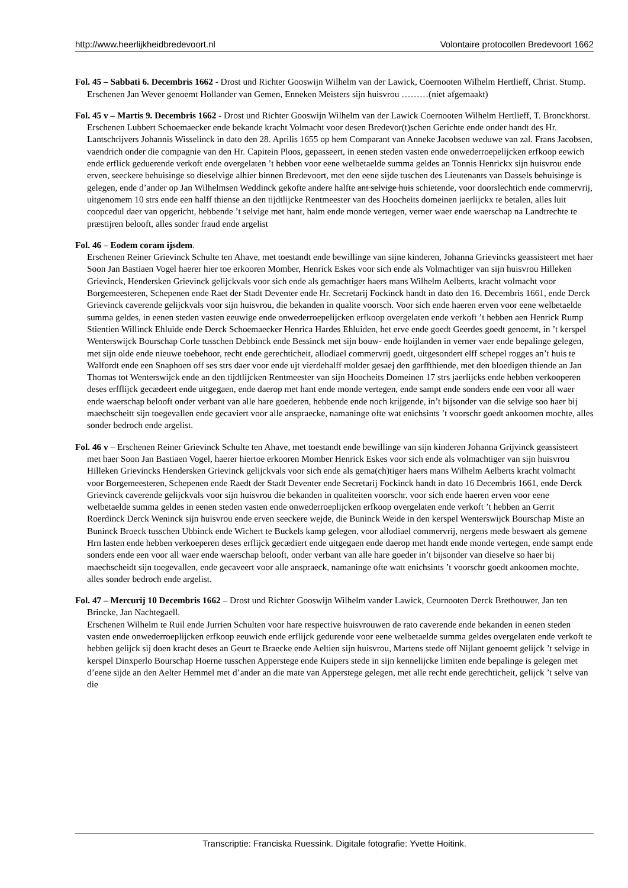http://www.heerlijkheidbredevoort.nl Volontaire protocollen Bredevoort 1662
Fol. 45 – Sabbati 6. Decembris 1662 - Drost und Richter Gooswijn Wilhelm van der Lawick, Coernooten Wilhelm Hertlieff, Christ. Stump.
Erschenen Jan Wever genoemt Hollander van Gemen, Enneken Meisters sijn huisvrou ………(niet afgemaakt)
Fol. 45 v – Martis 9. Decembris 1662 - Drost und Richter Gooswijn Wilhelm van der Lawick Coernooten Wilhelm Hertlieff, T. Bronckhorst.
Erschenen Lubbert Schoemaecker ende bekande kracht Volmacht voor desen Bredevor(t)schen Gerichte ende onder handt des Hr. Lantschrijvers Johannis Wisselinck in dato den 28. Aprilis 1655 op hem Comparant van Anneke Jacobsen weduwe van zal. Frans Jacobsen, vaendrich onder die compagnie van den Hr. Capitein Ploos, gepasseert, in eenen steden vasten ende onwederroepelijcken erfkoop eewich ende erflick geduerende verkoft ende overgelaten ’t hebben voor eene welbetaelde summa geldes an Tonnis Henrickx sijn huisvrou ende erven, seeckere behuisinge so dieselvige alhier binnen Bredevoort, met den eene sijde tuschen des Lieutenants van Dassels behuisinge is gelegen, ende d’ander op Jan Wilhelmsen Weddinck gekofte andere halfte ant selvige huis schietende, voor doorslechtich ende commervrij, uitgenomem 10 strs ende een halff thiense an den tijdtlijcke Rentmeester van des Hoocheits domeinen jaerlijckx te betalen, alles luit coopcedul daer van opgericht, hebbende ’t selvige met hant, halm ende monde vertegen, verner waer ende waerschap na Landtrechte te præstijren belooft, alles sonder fraud ende argelist
Fol. 46 – Eodem coram ijsdem.
Erschenen Reiner Grievinck Schulte ten Ahave, met toestandt ende bewillinge van sijne kinderen, Johanna Grievincks geassisteert met haer Soon Jan Bastiaen Vogel haerer hier toe erkooren Momber, Henrick Eskes voor sich ende als Volmachtiger van sijn huisvrou Hilleken Grievinck, Hendersken Grievinck gelijckvals voor sich ende als gemachtiger haers mans Wilhelm Aelberts, kracht volmacht voor Borgemeesteren, Schepenen ende Raet der Stadt Deventer ende Hr. Secretarij Fockinck handt in dato den 16. Decembris 1661, ende Derck Grievinck caverende gelijckvals voor sijn huisvrou, die bekanden in qualite voorsch. Voor sich ende haeren erven voor eene welbetaelde summa geldes, in eenen steden vasten eeuwige ende onwederroepelijcken erfkoop overgelaten ende verkoft ’t hebben aen Henrick Rump Stientien Willinck Ehluide ende Derck Schoemaecker Henrica Hardes Ehluiden, het erve ende goedt Geerdes goedt genoemt, in ’t kerspel Wenterswijck Bourschap Corle tusschen Debbinck ende Bessinck met sijn bouw- ende hoijlanden in verner vaer ende bepalinge gelegen, met sijn olde ende nieuwe toebehoor, recht ende gerechticheit, allodiael commervrij goedt, uitgesondert elff schepel rogges an’t huis te Walfordt ende een Snaphoen off ses strs daer voor ende ujt vierdehalff molder gesaej den garffthiende, met den bloedigen thiende an Jan Thomas tot Wenterswijck ende an den tijdtlijcken Rentmeester van sijn Hoocheits Domeinen 17 strs jaerlijcks ende hebben verkooperen deses erfflijck gecædeert ende uitgegaen, ende daerop met hant ende monde vertegen, ende sampt ende sonders ende een voor all waer ende waerschap belooft onder verbant van alle hare goederen, hebbende ende noch krijgende, in’t bijsonder van die selvige soo haer bij maechscheitt sijn toegevallen ende gecaviert voor alle anspraecke, namaninge ofte wat enichsints ’t voorschr goedt ankoomen mochte, alles sonder bedroch ende argelist.
Fol. 46 v – Erschenen Reiner Grievinck Schulte ten Ahave, met toestandt ende bewillinge van sijn kinderen Johanna Grijvinck geassisteert met haer Soon Jan Bastiaen Vogel, haerer hiertoe erkooren Momber Henrick Eskes voor sich ende als volmachtiger van sijn huisvrou Hilleken Grievincks Hendersken Grievinck gelijckvals voor sich ende als gema(ch)tiger haers mans Wilhelm Aelberts kracht volmacht voor Borgemeesteren, Schepenen ende Raedt der Stadt Deventer ende Secretarij Fockinck handt in dato 16 Decembris 1661, ende Derck Grievinck caverende gelijckvals voor sijn huisvrou die bekanden in qualiteiten voorschr. voor sich ende haeren erven voor eene welbetaelde summa geldes in eenen steden vasten ende onwederroeplijcken erfkoop overgelaten ende verkoft ’t hebben an Gerrit Roerdinck Derck Weninck sijn huisvrou ende erven seeckere wejde, die Buninck Weide in den kerspel Wenterswijck Bourschap Miste an Buninck Broeck tusschen Ubbinck ende Wichert te Buckels kamp gelegen, voor allodiael commervrij, nergens mede beswaert als gemene Hrn lasten ende hebben verkoeperen deses erflijck gecædiert ende uitgegaen ende daerop met handt ende monde vertegen, ende sampt ende sonders ende een voor all waer ende waerschap belooft, onder verbant van alle hare goeder in’t bijsonder van dieselve so haer bij maechscheidt sijn toegevallen, ende gecaveert voor alle anspraeck, namaninge ofte watt enichsints ’t voorschr goedt ankoomen mochte, alles sonder bedroch ende argelist.
Fol. 47 – Mercurij 10 Decembris 1662 – Drost und Richter Gooswijn Wilhelm vander Lawick, Ceurnooten Derck Brethouwer, Jan ten Brincke, Jan Nachtegaell.
Erschenen Wilhelm te Ruil ende Jurrien Schulten voor hare respective huisvrouwen de rato caverende ende bekanden in eenen steden vasten ende onwederroeplijcken erfkoop eeuwich ende erflijck gedurende voor eene welbetaelde summa geldes overgelaten ende verkoft te hebben gelijck sij doen kracht deses an Geurt te Braecke ende Aeltien sijn huisvrou, Martens stede off Nijlant genoemt gelijck ’t selvige in kerspel Dinxperlo Bourschap Hoerne tusschen Apperstege ende Kuipers stede in sijn kennelijcke limiten ende bepalinge is gelegen met d’eene sijde an den Aelter Hemmel met d’ander an die mate van Apperstege gelegen, met alle recht ende gerechticheit, gelijck ’t selve van die
Transcriptie: Franciska Ruessink. Digitale fotografie: Yvette Hoitink.